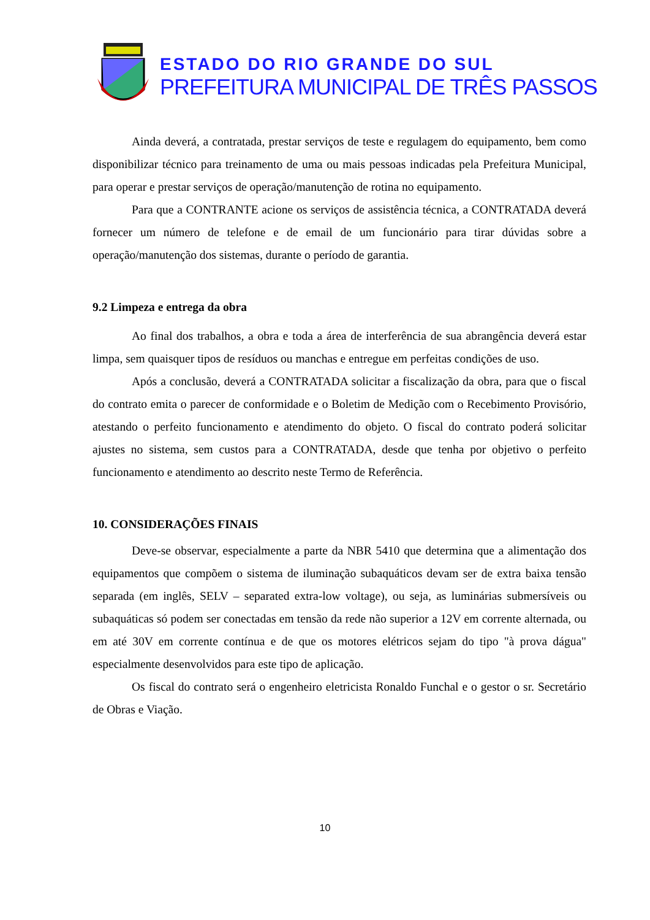ESTADO DO RIO GRANDE DO SUL
PREFEITURA MUNICIPAL DE TRÊS PASSOS
Ainda deverá, a contratada, prestar serviços de teste e regulagem do equipamento, bem como disponibilizar técnico para treinamento de uma ou mais pessoas indicadas pela Prefeitura Municipal, para operar e prestar serviços de operação/manutenção de rotina no equipamento.
Para que a CONTRANTE acione os serviços de assistência técnica, a CONTRATADA deverá fornecer um número de telefone e de email de um funcionário para tirar dúvidas sobre a operação/manutenção dos sistemas, durante o período de garantia.
9.2 Limpeza e entrega da obra
Ao final dos trabalhos, a obra e toda a área de interferência de sua abrangência deverá estar limpa, sem quaisquer tipos de resíduos ou manchas e entregue em perfeitas condições de uso.
Após a conclusão, deverá a CONTRATADA solicitar a fiscalização da obra, para que o fiscal do contrato emita o parecer de conformidade e o Boletim de Medição com o Recebimento Provisório, atestando o perfeito funcionamento e atendimento do objeto. O fiscal do contrato poderá solicitar ajustes no sistema, sem custos para a CONTRATADA, desde que tenha por objetivo o perfeito funcionamento e atendimento ao descrito neste Termo de Referência.
10. CONSIDERAÇÕES FINAIS
Deve-se observar, especialmente a parte da NBR 5410 que determina que a alimentação dos equipamentos que compõem o sistema de iluminação subaquáticos devam ser de extra baixa tensão separada (em inglês, SELV – separated extra-low voltage), ou seja, as luminárias submersíveis ou subaquáticas só podem ser conectadas em tensão da rede não superior a 12V em corrente alternada, ou em até 30V em corrente contínua e de que os motores elétricos sejam do tipo "à prova dágua" especialmente desenvolvidos para este tipo de aplicação.
Os fiscal do contrato será o engenheiro eletricista Ronaldo Funchal e o gestor o sr. Secretário de Obras e Viação.
10